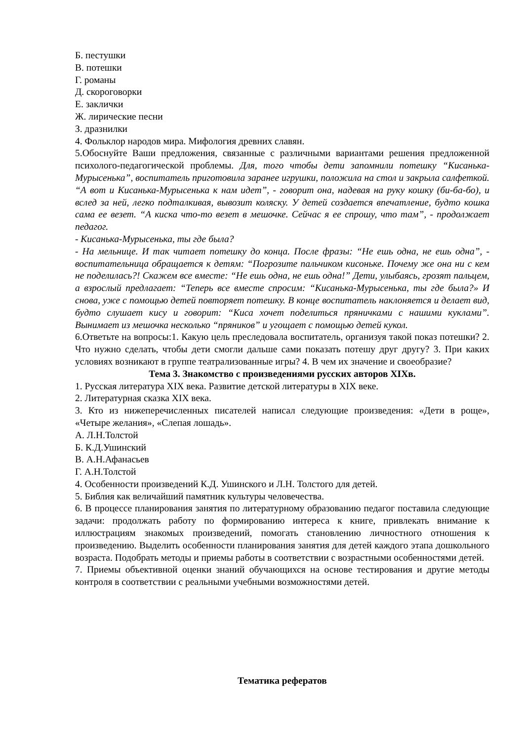Б. пестушки
В. потешки
Г. романы
Д. скороговорки
Е. заклички
Ж. лирические песни
З. дразнилки
4. Фольклор народов мира. Мифология древних славян.
5.Обоснуйте Ваши предложения, связанные с различными вариантами решения предложенной психолого-педагогической проблемы. Для, того чтобы дети запомнили потешку “Кисанька-Мурысенька”, воспитатель приготовила заранее игрушки, положила на стол и закрыла салфеткой. “А вот и Кисанька-Мурысенька к нам идет”, - говорит она, надевая на руку кошку (би-ба-бо), и вслед за ней, легко подталкивая, вывозит коляску. У детей создается впечатление, будто кошка сама ее везет. “А киска что-то везет в мешочке. Сейчас я ее спрошу, что там”, - продолжает педагог.
- Кисанька-Мурысенька, ты где была?
- На мельнице. И так читает потешку до конца. После фразы: “Не ешь одна, не ешь одна”, - воспитательница обращается к детям: “Погрозите пальчиком кисоньке. Почему же она ни с кем не поделилась?! Скажем все вместе: “Не ешь одна, не ешь одна!” Дети, улыбаясь, грозят пальцем, а взрослый предлагает: “Теперь все вместе спросим: “Кисанька-Мурысенька, ты где была?» И снова, уже с помощью детей повторяет потешку. В конце воспитатель наклоняется и делает вид, будто слушает кису и говорит: “Киса хочет поделиться пряничками с нашими куклами”. Вынимает из мешочка несколько “пряников” и угощает с помощью детей кукол.
6.Ответьте на вопросы:1. Какую цель преследовала воспитатель, организуя такой показ потешки? 2. Что нужно сделать, чтобы дети смогли дальше сами показать потешу друг другу? 3. При каких условиях возникают в группе театрализованные игры? 4. В чем их значение и своеобразие?
Тема 3. Знакомство с произведениями русских авторов XIXв.
1. Русская литература XIX века. Развитие детской литературы в XIX веке.
2. Литературная сказка XIX века.
3. Кто из нижеперечисленных писателей написал следующие произведения: «Дети в роще», «Четыре желания», «Слепая лошадь».
А. Л.Н.Толстой
Б. К.Д.Ушинский
В. А.Н.Афанасьев
Г. А.Н.Толстой
4. Особенности произведений К.Д. Ушинского и Л.Н. Толстого для детей.
5. Библия как величайший памятник культуры человечества.
6. В процессе планирования занятия по литературному образованию педагог поставила следующие задачи: продолжать работу по формированию интереса к книге, привлекать внимание к иллюстрациям знакомых произведений, помогать становлению личностного отношения к произведению. Выделить особенности планирования занятия для детей каждого этапа дошкольного возраста. Подобрать методы и приемы работы в соответствии с возрастными особенностями детей.
7. Приемы объективной оценки знаний обучающихся на основе тестирования и другие методы контроля в соответствии с реальными учебными возможностями детей.
Тематика рефератов